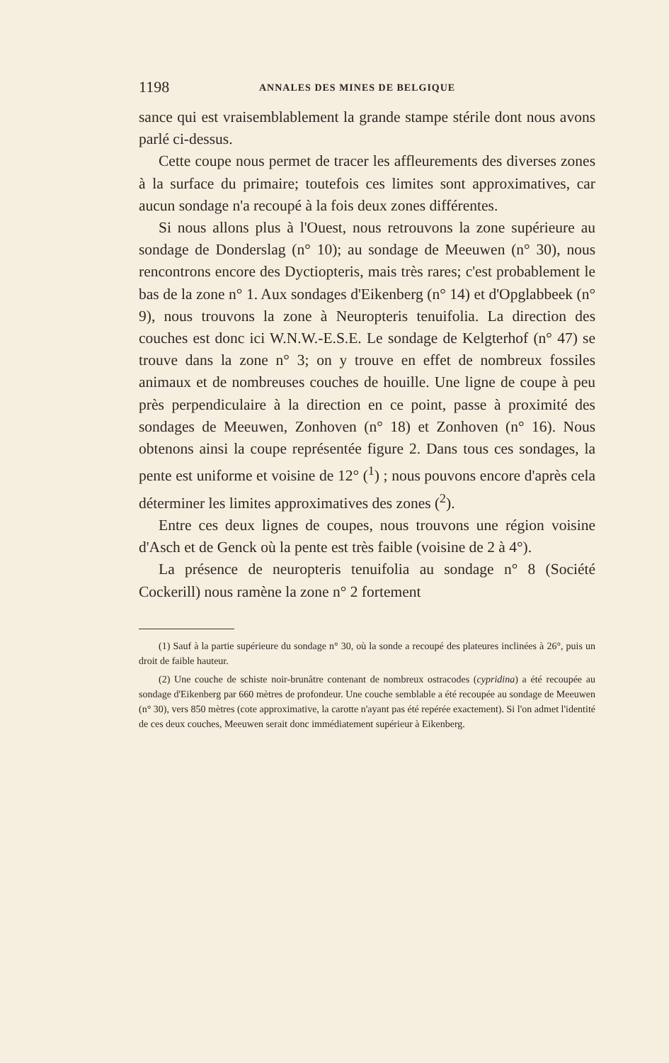1198 ANNALES DES MINES DE BELGIQUE
sance qui est vraisemblablement la grande stampe stérile dont nous avons parlé ci-dessus.
Cette coupe nous permet de tracer les affleurements des diverses zones à la surface du primaire; toutefois ces limites sont approximatives, car aucun sondage n'a recoupé à la fois deux zones différentes.
Si nous allons plus à l'Ouest, nous retrouvons la zone supérieure au sondage de Donderslag (n° 10); au sondage de Meeuwen (n° 30), nous rencontrons encore des Dyctiopteris, mais très rares; c'est probablement le bas de la zone n° 1. Aux sondages d'Eikenberg (n° 14) et d'Opglabbeek (n° 9), nous trouvons la zone à Neuropteris tenuifolia. La direction des couches est donc ici W.N.W.-E.S.E. Le sondage de Kelgterhof (n° 47) se trouve dans la zone n° 3; on y trouve en effet de nombreux fossiles animaux et de nombreuses couches de houille. Une ligne de coupe à peu près perpendiculaire à la direction en ce point, passe à proximité des sondages de Meeuwen, Zonhoven (n° 18) et Zonhoven (n° 16). Nous obtenons ainsi la coupe représentée figure 2. Dans tous ces sondages, la pente est uniforme et voisine de 12° (<sup>1</sup>) ; nous pouvons encore d'après cela déterminer les limites approximatives des zones (<sup>2</sup>).
Entre ces deux lignes de coupes, nous trouvons une région voisine d'Asch et de Genck où la pente est très faible (voisine de 2 à 4°).
La présence de neuropteris tenuifolia au sondage n° 8 (Société Cockerill) nous ramène la zone n° 2 fortement
(1) Sauf à la partie supérieure du sondage n° 30, où la sonde a recoupé des plateures inclinées à 26°, puis un droit de faible hauteur.
(2) Une couche de schiste noir-brunâtre contenant de nombreux ostracodes (cypridina) a été recoupée au sondage d'Eikenberg par 660 mètres de profondeur. Une couche semblable a été recoupée au sondage de Meeuwen (n° 30), vers 850 mètres (cote approximative, la carotte n'ayant pas été repérée exactement). Si l'on admet l'identité de ces deux couches, Meeuwen serait donc immédiatement supérieur à Eikenberg.